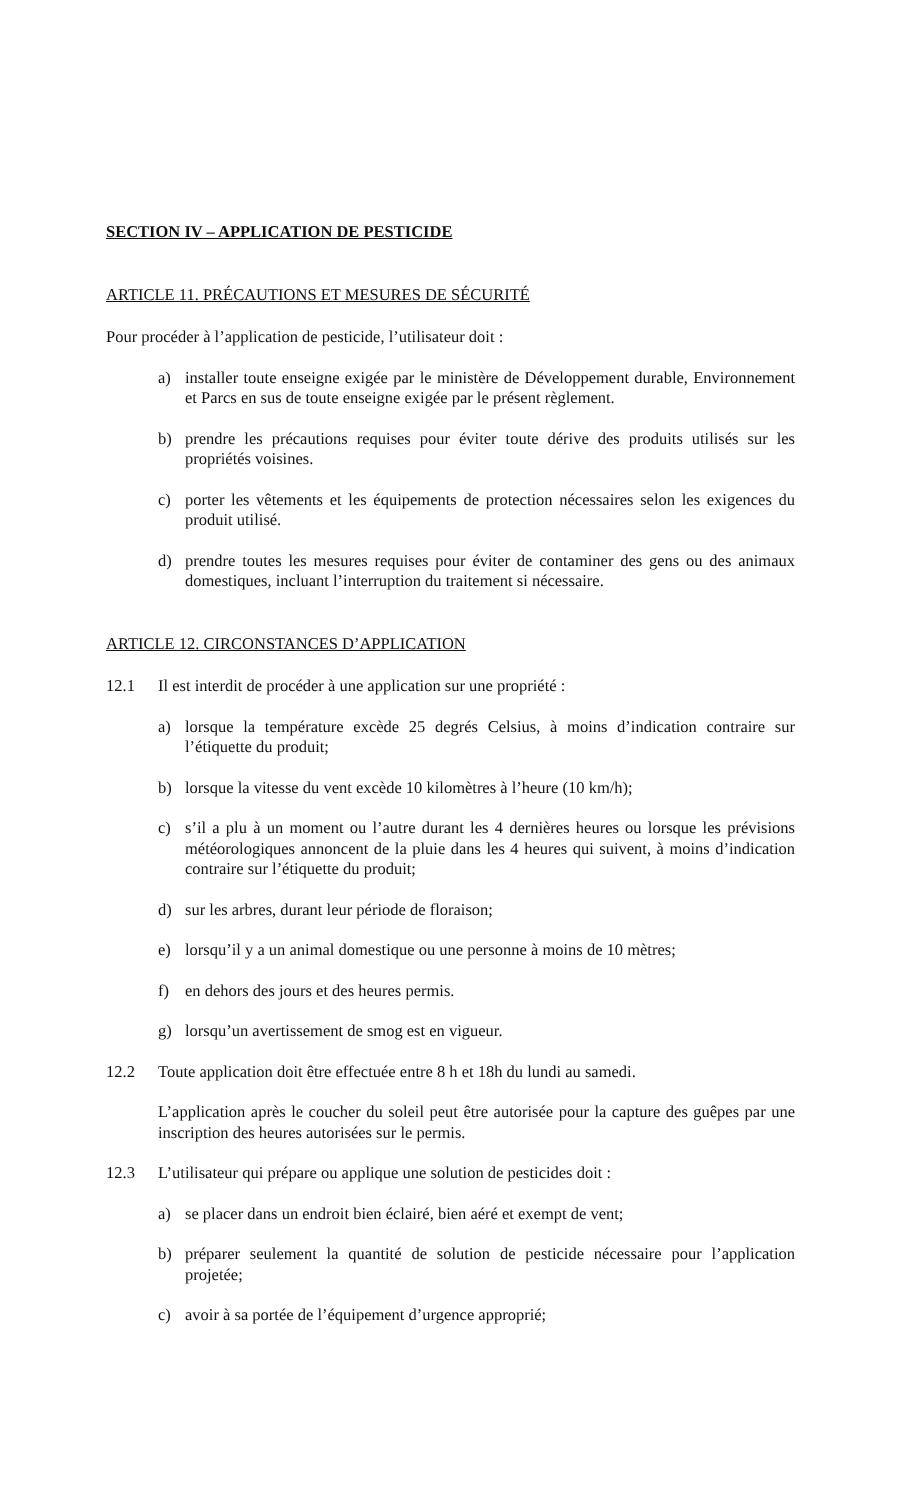SECTION IV – APPLICATION DE PESTICIDE
ARTICLE 11. PRÉCAUTIONS ET MESURES DE SÉCURITÉ
Pour procéder à l’application de pesticide, l’utilisateur doit :
a) installer toute enseigne exigée par le ministère de Développement durable, Environnement et Parcs en sus de toute enseigne exigée par le présent règlement.
b) prendre les précautions requises pour éviter toute dérive des produits utilisés sur les propriétés voisines.
c) porter les vêtements et les équipements de protection nécessaires selon les exigences du produit utilisé.
d) prendre toutes les mesures requises pour éviter de contaminer des gens ou des animaux domestiques, incluant l’interruption du traitement si nécessaire.
ARTICLE 12. CIRCONSTANCES D’APPLICATION
12.1 Il est interdit de procéder à une application sur une propriété :
a) lorsque la température excède 25 degrés Celsius, à moins d’indication contraire sur l’étiquette du produit;
b) lorsque la vitesse du vent excède 10 kilomètres à l’heure (10 km/h);
c) s’il a plu à un moment ou l’autre durant les 4 dernières heures ou lorsque les prévisions météorologiques annoncent de la pluie dans les 4 heures qui suivent, à moins d’indication contraire sur l’étiquette du produit;
d) sur les arbres, durant leur période de floraison;
e) lorsqu’il y a un animal domestique ou une personne à moins de 10 mètres;
f) en dehors des jours et des heures permis.
g) lorsqu’un avertissement de smog est en vigueur.
12.2 Toute application doit être effectuée entre 8 h et 18h du lundi au samedi.
L’application après le coucher du soleil peut être autorisée pour la capture des guêpes par une inscription des heures autorisées sur le permis.
12.3 L’utilisateur qui prépare ou applique une solution de pesticides doit :
a) se placer dans un endroit bien éclairé, bien aéré et exempt de vent;
b) préparer seulement la quantité de solution de pesticide nécessaire pour l’application projetée;
c) avoir à sa portée de l’équipement d’urgence approprié;